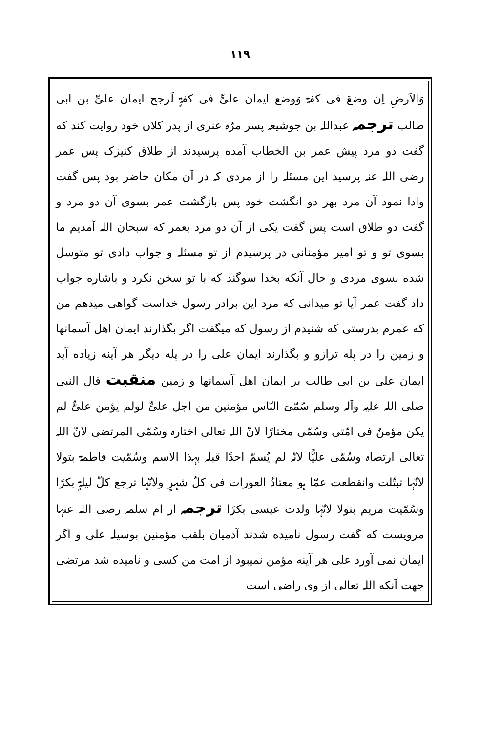۱۱۹
وَالاَرضِ اِن وضعَ فی کفۃ وَوضع ایمان علیٍّ فی کفۃٍ لَرجح ایمان علیِّ بن ابی طالب ترجمہ عبداللہ بن جوشیعہ پسر مرّہ عنری از پدر کلان خود روایت کند که گفت دو مرد پیش عمر بن الخطاب آمده پرسیدند از طلاق کنیزک پس عمر رضی اللہ عنہ پرسید این مسئلہ را از مردی کہ در آن مکان حاضر بود پس گفت وادا نمود آن مرد بهر دو انگشت خود پس بازگشت عمر بسوی آن دو مرد و گفت دو طلاق است پس گفت یکی از آن دو مرد بعمر که سبحان اللہ آمدیم ما بسوی تو و تو امیر مؤمنانی در پرسیدم از تو مسئلہ و جواب دادی تو متوسل شده بسوی مردی و حال آنکه بخدا سوگند که با تو سخن نکرد و باشاره جواب داد گفت عمر آیا تو میدانی که مرد این برادر رسول خداست گواهی میدهم من که عمرم بدرستی که شنیدم از رسول که میگفت اگر بگذارند ایمان اهل آسمانها و زمین را در پله ترازو و بگذارند ایمان علی را در پله دیگر هر آینه زیاده آید ایمان علی بن ابی طالب بر ایمان اهل آسمانها و زمین منقبت قال النبی صلی اللہ علیہ وآلہ وسلم سُمّیَ النّاس مؤمنین من اجل علیٍّ لولم یؤمن علیٌّ لم یکن مؤمنٌ فی امّتی وسُمّی مختارًا لانّ اللہ تعالی اختارہ وسُمّی المرتضی لانّ اللہ تعالی ارتضاہ وسُمّی علیًّا لانّہ لم یُسمّ احدًا قبلہ بہذا الاسم وسُمّیت فاطمۃ بتولا لانّہا تبتّلت وانقطعت عمّا ہو معتادٌ العورات فی کلّ شہرٍ ولانّہا ترجع کلّ لیلۃٍ بکرًا وسُمّیت مریم بتولا لانّہا ولدت عیسی بکرًا ترجمہ از ام سلمہ رضی اللہ عنہا مرویست که گفت رسول نامیده شدند آدمیان بلقب مؤمنین بوسیلہ علی و اگر ایمان نمی آورد علی هر آینه مؤمن نمیبود از امت من کسی و نامیده شد مرتضی جهت آنکه اللہ تعالی از وی راضی است